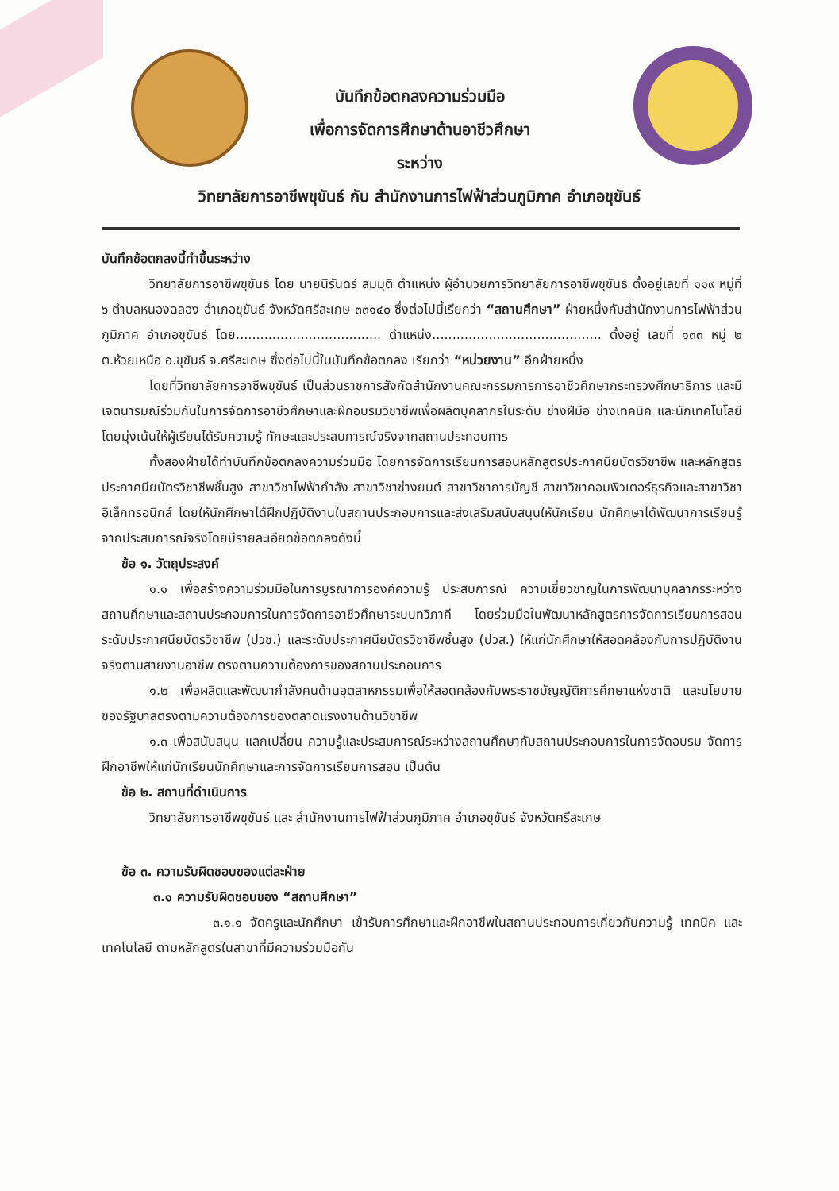บันทึกข้อตกลงความร่วมมือ
เพื่อการจัดการศึกษาด้านอาชีวศึกษา
ระหว่าง
วิทยาลัยการอาชีพขุขันธ์ กับ สำนักงานการไฟฟ้าส่วนภูมิภาค อำเภอขุขันธ์
บันทึกข้อตกลงนี้ทำขึ้นระหว่าง
วิทยาลัยการอาชีพขุขันธ์ โดย นายนิรันดร์ สมมุติ ตำแหน่ง ผู้อำนวยการวิทยาลัยการอาชีพขุขันธ์ ตั้งอยู่เลขที่ ๑๑๙ หมู่ที่ ๖ ตำบลหนองฉลอง อำเภอขุขันธ์ จังหวัดศรีสะเกษ ๓๓๑๔๐ ซึ่งต่อไปนี้เรียกว่า “สถานศึกษา” ฝ่ายหนึ่งกับสำนักงานการไฟฟ้าส่วนภูมิภาค อำเภอขุขันธ์ โดย.................................... ตำแหน่ง.......................................... ตั้งอยู่ เลขที่ ๑๓๓ หมู่ ๒ ต.ห้วยเหนือ อ.ขุขันธ์ จ.ศรีสะเกษ ซึ่งต่อไปนี้ในบันทึกข้อตกลง เรียกว่า “หน่วยงาน” อีกฝ่ายหนึ่ง
โดยที่วิทยาลัยการอาชีพขุขันธ์ เป็นส่วนราชการสังกัดสำนักงานคณะกรรมการการอาชีวศึกษากระทรวงศึกษาธิการ และมีเจตนารมณ์ร่วมกันในการจัดการอาชีวศึกษาและฝึกอบรมวิชาชีพเพื่อผลิตบุคลากรในระดับ ช่างฝีมือ ช่างเทคนิค และนักเทคโนโลยี โดยมุ่งเน้นให้ผู้เรียนได้รับความรู้ ทักษะและประสบการณ์จริงจากสถานประกอบการ
ทั้งสองฝ่ายได้ทำบันทึกข้อตกลงความร่วมมือ โดยการจัดการเรียนการสอนหลักสูตรประกาศนียบัตรวิชาชีพ และหลักสูตรประกาศนียบัตรวิชาชีพชั้นสูง สาขาวิชาไฟฟ้ากำลัง สาขาวิชาช่างยนต์ สาขาวิชาการบัญชี สาขาวิชาคอมพิวเตอร์ธุรกิจและสาขาวิชาอิเล็กทรอนิกส์ โดยให้นักศึกษาได้ฝึกปฏิบัติงานในสถานประกอบการและส่งเสริมสนับสนุนให้นักเรียน นักศึกษาได้พัฒนาการเรียนรู้จากประสบการณ์จริงโดยมีรายละเอียดข้อตกลงดังนี้
ข้อ ๑. วัตถุประสงค์
๑.๑ เพื่อสร้างความร่วมมือในการบูรณาการองค์ความรู้ ประสบการณ์ ความเชี่ยวชาญในการพัฒนาบุคลากรระหว่างสถานศึกษาและสถานประกอบการในการจัดการอาชีวศึกษาระบบทวิภาคี โดยร่วมมือในพัฒนาหลักสูตรการจัดการเรียนการสอนระดับประกาศนียบัตรวิชาชีพ (ปวช.) และระดับประกาศนียบัตรวิชาชีพชั้นสูง (ปวส.) ให้แก่นักศึกษาให้สอดคล้องกับการปฏิบัติงานจริงตามสายงานอาชีพ ตรงตามความต้องการของสถานประกอบการ
๑.๒ เพื่อผลิตและพัฒนากำลังคนด้านอุตสาหกรรมเพื่อให้สอดคล้องกับพระราชบัญญัติการศึกษาแห่งชาติ และนโยบายของรัฐบาลตรงตามความต้องการของตลาดแรงงานด้านวิชาชีพ
๑.๓ เพื่อสนับสนุน แลกเปลี่ยน ความรู้และประสบการณ์ระหว่างสถานศึกษากับสถานประกอบการในการจัดอบรม จัดการฝึกอาชีพให้แก่นักเรียนนักศึกษาและการจัดการเรียนการสอน เป็นต้น
ข้อ ๒. สถานที่ดำเนินการ
วิทยาลัยการอาชีพขุขันธ์ และ สำนักงานการไฟฟ้าส่วนภูมิภาค อำเภอขุขันธ์ จังหวัดศรีสะเกษ
ข้อ ๓. ความรับผิดชอบของแต่ละฝ่าย
๓.๑ ความรับผิดชอบของ “สถานศึกษา”
๓.๑.๑ จัดครูและนักศึกษา เข้ารับการศึกษาและฝึกอาชีพในสถานประกอบการเกี่ยวกับความรู้ เทคนิค และเทคโนโลยี ตามหลักสูตรในสาขาที่มีความร่วมมือกัน